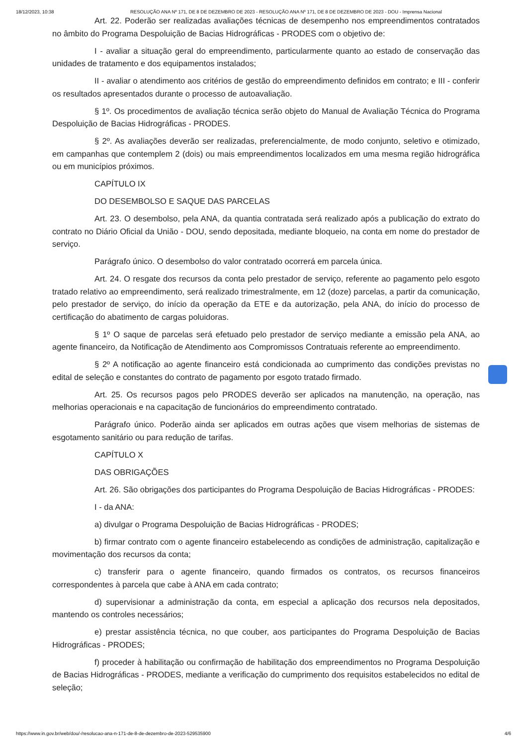18/12/2023, 10:38 RESOLUÇÃO ANA Nº 171, DE 8 DE DEZEMBRO DE 2023 - RESOLUÇÃO ANA Nº 171, DE 8 DE DEZEMBRO DE 2023 - DOU - Imprensa Nacional
Art. 22. Poderão ser realizadas avaliações técnicas de desempenho nos empreendimentos contratados no âmbito do Programa Despoluição de Bacias Hidrográficas - PRODES com o objetivo de:
I - avaliar a situação geral do empreendimento, particularmente quanto ao estado de conservação das unidades de tratamento e dos equipamentos instalados;
II - avaliar o atendimento aos critérios de gestão do empreendimento definidos em contrato; e III - conferir os resultados apresentados durante o processo de autoavaliação.
§ 1º. Os procedimentos de avaliação técnica serão objeto do Manual de Avaliação Técnica do Programa Despoluição de Bacias Hidrográficas - PRODES.
§ 2º. As avaliações deverão ser realizadas, preferencialmente, de modo conjunto, seletivo e otimizado, em campanhas que contemplem 2 (dois) ou mais empreendimentos localizados em uma mesma região hidrográfica ou em municípios próximos.
CAPÍTULO IX
DO DESEMBOLSO E SAQUE DAS PARCELAS
Art. 23. O desembolso, pela ANA, da quantia contratada será realizado após a publicação do extrato do contrato no Diário Oficial da União - DOU, sendo depositada, mediante bloqueio, na conta em nome do prestador de serviço.
Parágrafo único. O desembolso do valor contratado ocorrerá em parcela única.
Art. 24. O resgate dos recursos da conta pelo prestador de serviço, referente ao pagamento pelo esgoto tratado relativo ao empreendimento, será realizado trimestralmente, em 12 (doze) parcelas, a partir da comunicação, pelo prestador de serviço, do início da operação da ETE e da autorização, pela ANA, do início do processo de certificação do abatimento de cargas poluidoras.
§ 1º O saque de parcelas será efetuado pelo prestador de serviço mediante a emissão pela ANA, ao agente financeiro, da Notificação de Atendimento aos Compromissos Contratuais referente ao empreendimento.
§ 2º A notificação ao agente financeiro está condicionada ao cumprimento das condições previstas no edital de seleção e constantes do contrato de pagamento por esgoto tratado firmado.
Art. 25. Os recursos pagos pelo PRODES deverão ser aplicados na manutenção, na operação, nas melhorias operacionais e na capacitação de funcionários do empreendimento contratado.
Parágrafo único. Poderão ainda ser aplicados em outras ações que visem melhorias de sistemas de esgotamento sanitário ou para redução de tarifas.
CAPÍTULO X
DAS OBRIGAÇÕES
Art. 26. São obrigações dos participantes do Programa Despoluição de Bacias Hidrográficas - PRODES:
I - da ANA:
a) divulgar o Programa Despoluição de Bacias Hidrográficas - PRODES;
b) firmar contrato com o agente financeiro estabelecendo as condições de administração, capitalização e movimentação dos recursos da conta;
c) transferir para o agente financeiro, quando firmados os contratos, os recursos financeiros correspondentes à parcela que cabe à ANA em cada contrato;
d) supervisionar a administração da conta, em especial a aplicação dos recursos nela depositados, mantendo os controles necessários;
e) prestar assistência técnica, no que couber, aos participantes do Programa Despoluição de Bacias Hidrográficas - PRODES;
f) proceder à habilitação ou confirmação de habilitação dos empreendimentos no Programa Despoluição de Bacias Hidrográficas - PRODES, mediante a verificação do cumprimento dos requisitos estabelecidos no edital de seleção;
https://www.in.gov.br/web/dou/-/resolucao-ana-n-171-de-8-de-dezembro-de-2023-529535900 4/6